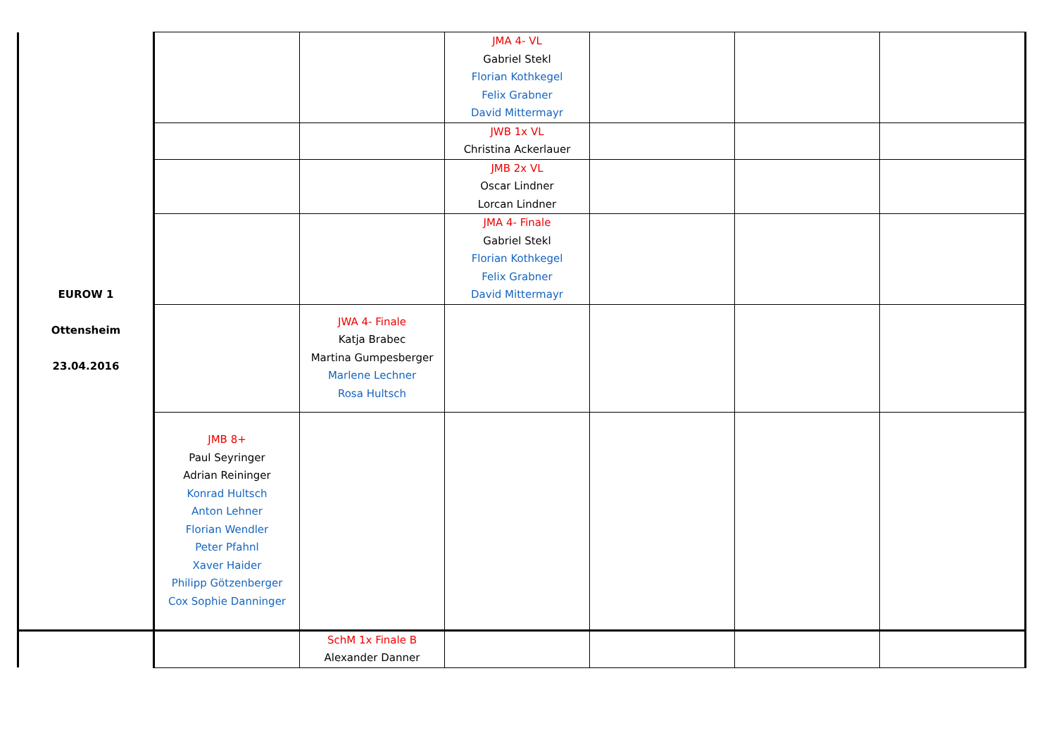| EUROW 1 Ottensheim 23.04.2016 | | | JMA 4- VL Gabriel Stekl Florian Kothkegel Felix Grabner David Mittermayr | | | |
| | | | JWB 1x VL Christina Ackerlauer | | | |
| | | | JMB 2x VL Oscar Lindner Lorcan Lindner | | | |
| | | | JMA 4- Finale Gabriel Stekl Florian Kothkegel Felix Grabner David Mittermayr | | | |
| | | JWA 4- Finale Katja Brabec Martina Gumpesberger Marlene Lechner Rosa Hultsch | | | | |
| | JMB 8+ Paul Seyringer Adrian Reininger Konrad Hultsch Anton Lehner Florian Wendler Peter Pfahnl Xaver Haider Philipp Götzenberger Cox Sophie Danninger | | | | | |
| | | SchM 1x Finale B Alexander Danner | | | | |